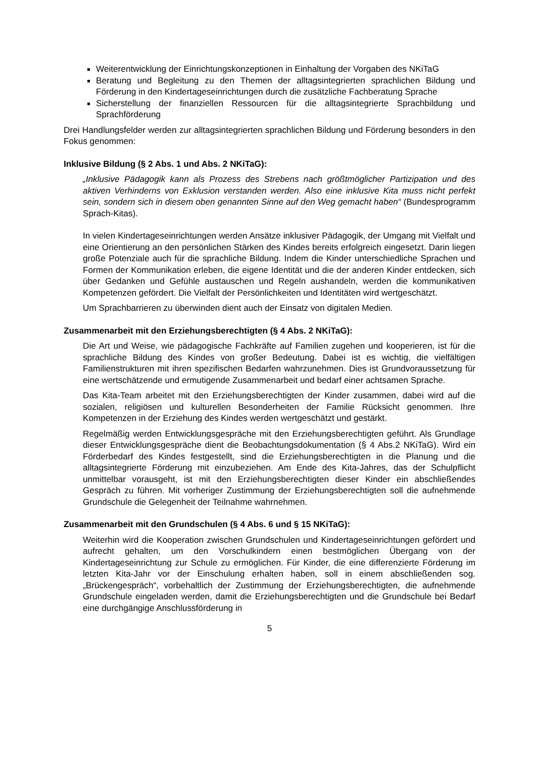Weiterentwicklung der Einrichtungskonzeptionen in Einhaltung der Vorgaben des NKiTaG
Beratung und Begleitung zu den Themen der alltagsintegrierten sprachlichen Bildung und Förderung in den Kindertageseinrichtungen durch die zusätzliche Fachberatung Sprache
Sicherstellung der finanziellen Ressourcen für die alltagsintegrierte Sprachbildung und Sprachförderung
Drei Handlungsfelder werden zur alltagsintegrierten sprachlichen Bildung und Förderung besonders in den Fokus genommen:
Inklusive Bildung (§ 2 Abs. 1 und Abs. 2 NKiTaG):
„Inklusive Pädagogik kann als Prozess des Strebens nach größtmöglicher Partizipation und des aktiven Verhinderns von Exklusion verstanden werden. Also eine inklusive Kita muss nicht perfekt sein, sondern sich in diesem oben genannten Sinne auf den Weg gemacht haben“ (Bundesprogramm Sprach-Kitas).
In vielen Kindertageseinrichtungen werden Ansätze inklusiver Pädagogik, der Umgang mit Vielfalt und eine Orientierung an den persönlichen Stärken des Kindes bereits erfolgreich eingesetzt. Darin liegen große Potenziale auch für die sprachliche Bildung. Indem die Kinder unterschiedliche Sprachen und Formen der Kommunikation erleben, die eigene Identität und die der anderen Kinder entdecken, sich über Gedanken und Gefühle austauschen und Regeln aushandeln, werden die kommunikativen Kompetenzen gefördert. Die Vielfalt der Persönlichkeiten und Identitäten wird wertgeschätzt.
Um Sprachbarrieren zu überwinden dient auch der Einsatz von digitalen Medien.
Zusammenarbeit mit den Erziehungsberechtigten (§ 4 Abs. 2 NKiTaG):
Die Art und Weise, wie pädagogische Fachkräfte auf Familien zugehen und kooperieren, ist für die sprachliche Bildung des Kindes von großer Bedeutung. Dabei ist es wichtig, die vielfältigen Familienstrukturen mit ihren spezifischen Bedarfen wahrzunehmen. Dies ist Grundvoraussetzung für eine wertschätzende und ermutigende Zusammenarbeit und bedarf einer achtsamen Sprache.
Das Kita-Team arbeitet mit den Erziehungsberechtigten der Kinder zusammen, dabei wird auf die sozialen, religiösen und kulturellen Besonderheiten der Familie Rücksicht genommen. Ihre Kompetenzen in der Erziehung des Kindes werden wertgeschätzt und gestärkt.
Regelmäßig werden Entwicklungsgespräche mit den Erziehungsberechtigten geführt. Als Grundlage dieser Entwicklungsgespräche dient die Beobachtungsdokumentation (§ 4 Abs.2 NKiTaG). Wird ein Förderbedarf des Kindes festgestellt, sind die Erziehungsberechtigten in die Planung und die alltagsintegrierte Förderung mit einzubeziehen. Am Ende des Kita-Jahres, das der Schulpflicht unmittelbar vorausgeht, ist mit den Erziehungsberechtigten dieser Kinder ein abschließendes Gespräch zu führen. Mit vorheriger Zustimmung der Erziehungsberechtigten soll die aufnehmende Grundschule die Gelegenheit der Teilnahme wahrnehmen.
Zusammenarbeit mit den Grundschulen (§ 4 Abs. 6 und § 15 NKiTaG):
Weiterhin wird die Kooperation zwischen Grundschulen und Kindertageseinrichtungen gefördert und aufrecht gehalten, um den Vorschulkindern einen bestmöglichen Übergang von der Kindertageseinrichtung zur Schule zu ermöglichen. Für Kinder, die eine differenzierte Förderung im letzten Kita-Jahr vor der Einschulung erhalten haben, soll in einem abschließenden sog. „Brückengespräch“, vorbehaltlich der Zustimmung der Erziehungsberechtigten, die aufnehmende Grundschule eingeladen werden, damit die Erziehungsberechtigten und die Grundschule bei Bedarf eine durchgängige Anschlussförderung in
5